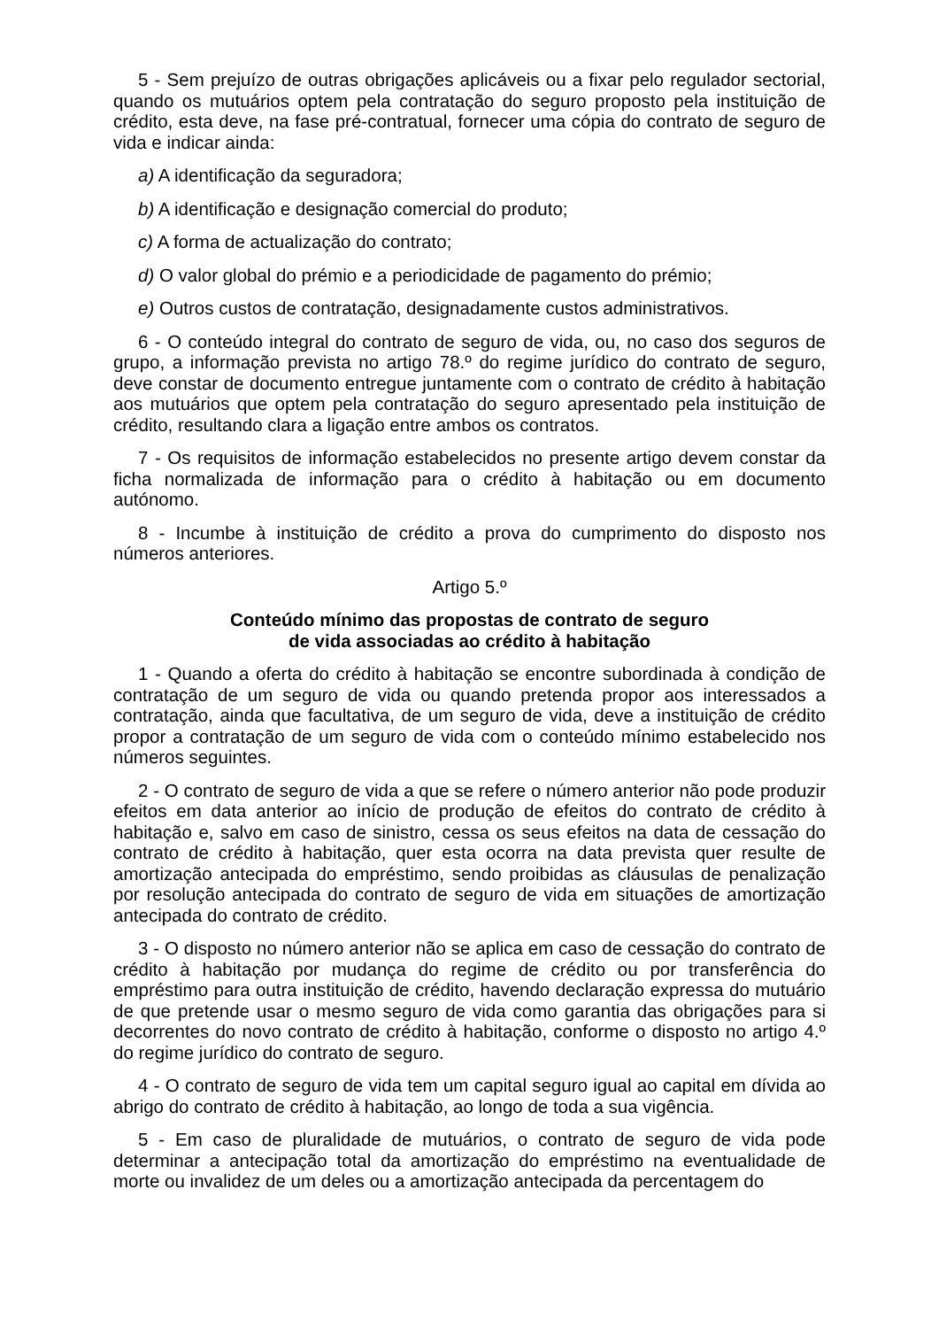5 - Sem prejuízo de outras obrigações aplicáveis ou a fixar pelo regulador sectorial, quando os mutuários optem pela contratação do seguro proposto pela instituição de crédito, esta deve, na fase pré-contratual, fornecer uma cópia do contrato de seguro de vida e indicar ainda:
a) A identificação da seguradora;
b) A identificação e designação comercial do produto;
c) A forma de actualização do contrato;
d) O valor global do prémio e a periodicidade de pagamento do prémio;
e) Outros custos de contratação, designadamente custos administrativos.
6 - O conteúdo integral do contrato de seguro de vida, ou, no caso dos seguros de grupo, a informação prevista no artigo 78.º do regime jurídico do contrato de seguro, deve constar de documento entregue juntamente com o contrato de crédito à habitação aos mutuários que optem pela contratação do seguro apresentado pela instituição de crédito, resultando clara a ligação entre ambos os contratos.
7 - Os requisitos de informação estabelecidos no presente artigo devem constar da ficha normalizada de informação para o crédito à habitação ou em documento autónomo.
8 - Incumbe à instituição de crédito a prova do cumprimento do disposto nos números anteriores.
Artigo 5.º
Conteúdo mínimo das propostas de contrato de seguro
de vida associadas ao crédito à habitação
1 - Quando a oferta do crédito à habitação se encontre subordinada à condição de contratação de um seguro de vida ou quando pretenda propor aos interessados a contratação, ainda que facultativa, de um seguro de vida, deve a instituição de crédito propor a contratação de um seguro de vida com o conteúdo mínimo estabelecido nos números seguintes.
2 - O contrato de seguro de vida a que se refere o número anterior não pode produzir efeitos em data anterior ao início de produção de efeitos do contrato de crédito à habitação e, salvo em caso de sinistro, cessa os seus efeitos na data de cessação do contrato de crédito à habitação, quer esta ocorra na data prevista quer resulte de amortização antecipada do empréstimo, sendo proibidas as cláusulas de penalização por resolução antecipada do contrato de seguro de vida em situações de amortização antecipada do contrato de crédito.
3 - O disposto no número anterior não se aplica em caso de cessação do contrato de crédito à habitação por mudança do regime de crédito ou por transferência do empréstimo para outra instituição de crédito, havendo declaração expressa do mutuário de que pretende usar o mesmo seguro de vida como garantia das obrigações para si decorrentes do novo contrato de crédito à habitação, conforme o disposto no artigo 4.º do regime jurídico do contrato de seguro.
4 - O contrato de seguro de vida tem um capital seguro igual ao capital em dívida ao abrigo do contrato de crédito à habitação, ao longo de toda a sua vigência.
5 - Em caso de pluralidade de mutuários, o contrato de seguro de vida pode determinar a antecipação total da amortização do empréstimo na eventualidade de morte ou invalidez de um deles ou a amortização antecipada da percentagem do